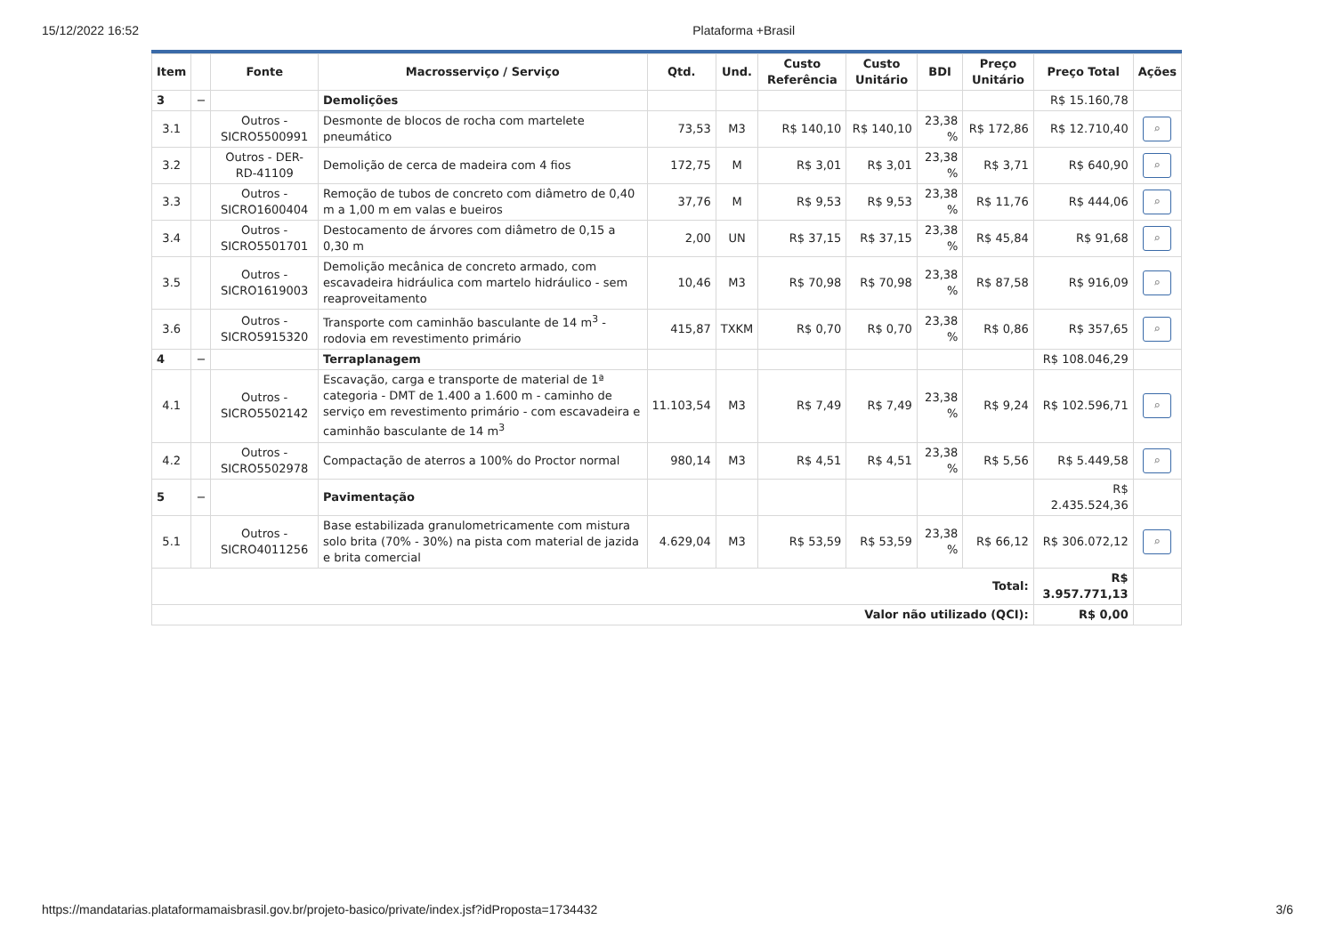15/12/2022 16:52 Plataforma +Brasil
| Item | | Fonte | Macrosserviço / Serviço | Qtd. | Und. | Custo Referência | Custo Unitário | BDI | Preço Unitário | Preço Total | Ações |
| --- | --- | --- | --- | --- | --- | --- | --- | --- | --- | --- | --- |
| 3 | − | | Demolições | | | | | | | R$ 15.160,78 | |
| 3.1 | | Outros - SICRO5500991 | Desmonte de blocos de rocha com martelete pneumático | 73,53 | M3 | R$ 140,10 | R$ 140,10 | 23,38 % | R$ 172,86 | R$ 12.710,40 | ⌕ |
| 3.2 | | Outros - DER-RD-41109 | Demolição de cerca de madeira com 4 fios | 172,75 | M | R$ 3,01 | R$ 3,01 | 23,38 % | R$ 3,71 | R$ 640,90 | ⌕ |
| 3.3 | | Outros - SICRO1600404 | Remoção de tubos de concreto com diâmetro de 0,40 m a 1,00 m em valas e bueiros | 37,76 | M | R$ 9,53 | R$ 9,53 | 23,38 % | R$ 11,76 | R$ 444,06 | ⌕ |
| 3.4 | | Outros - SICRO5501701 | Destocamento de árvores com diâmetro de 0,15 a 0,30 m | 2,00 | UN | R$ 37,15 | R$ 37,15 | 23,38 % | R$ 45,84 | R$ 91,68 | ⌕ |
| 3.5 | | Outros - SICRO1619003 | Demolição mecânica de concreto armado, com escavadeira hidráulica com martelo hidráulico - sem reaproveitamento | 10,46 | M3 | R$ 70,98 | R$ 70,98 | 23,38 % | R$ 87,58 | R$ 916,09 | ⌕ |
| 3.6 | | Outros - SICRO5915320 | Transporte com caminhão basculante de 14 m<sup>3</sup> - rodovia em revestimento primário | 415,87 | TXKM | R$ 0,70 | R$ 0,70 | 23,38 % | R$ 0,86 | R$ 357,65 | ⌕ |
| 4 | − | | Terraplanagem | | | | | | | R$ 108.046,29 | |
| 4.1 | | Outros - SICRO5502142 | Escavação, carga e transporte de material de 1ª categoria - DMT de 1.400 a 1.600 m - caminho de serviço em revestimento primário - com escavadeira e caminhão basculante de 14 m<sup>3</sup> | 11.103,54 | M3 | R$ 7,49 | R$ 7,49 | 23,38 % | R$ 9,24 | R$ 102.596,71 | ⌕ |
| 4.2 | | Outros - SICRO5502978 | Compactação de aterros a 100% do Proctor normal | 980,14 | M3 | R$ 4,51 | R$ 4,51 | 23,38 % | R$ 5,56 | R$ 5.449,58 | ⌕ |
| 5 | − | | Pavimentação | | | | | | | R$ 2.435.524,36 | |
| 5.1 | | Outros - SICRO4011256 | Base estabilizada granulometricamente com mistura solo brita (70% - 30%) na pista com material de jazida e brita comercial | 4.629,04 | M3 | R$ 53,59 | R$ 53,59 | 23,38 % | R$ 66,12 | R$ 306.072,12 | ⌕ |
| Total: | | | | | | | | | | R$ 3.957.771,13 | |
| Valor não utilizado (QCI): | | | | | | | | | | R$ 0,00 | |
https://mandatarias.plataformamaisbrasil.gov.br/projeto-basico/private/index.jsf?idProposta=1734432 3/6